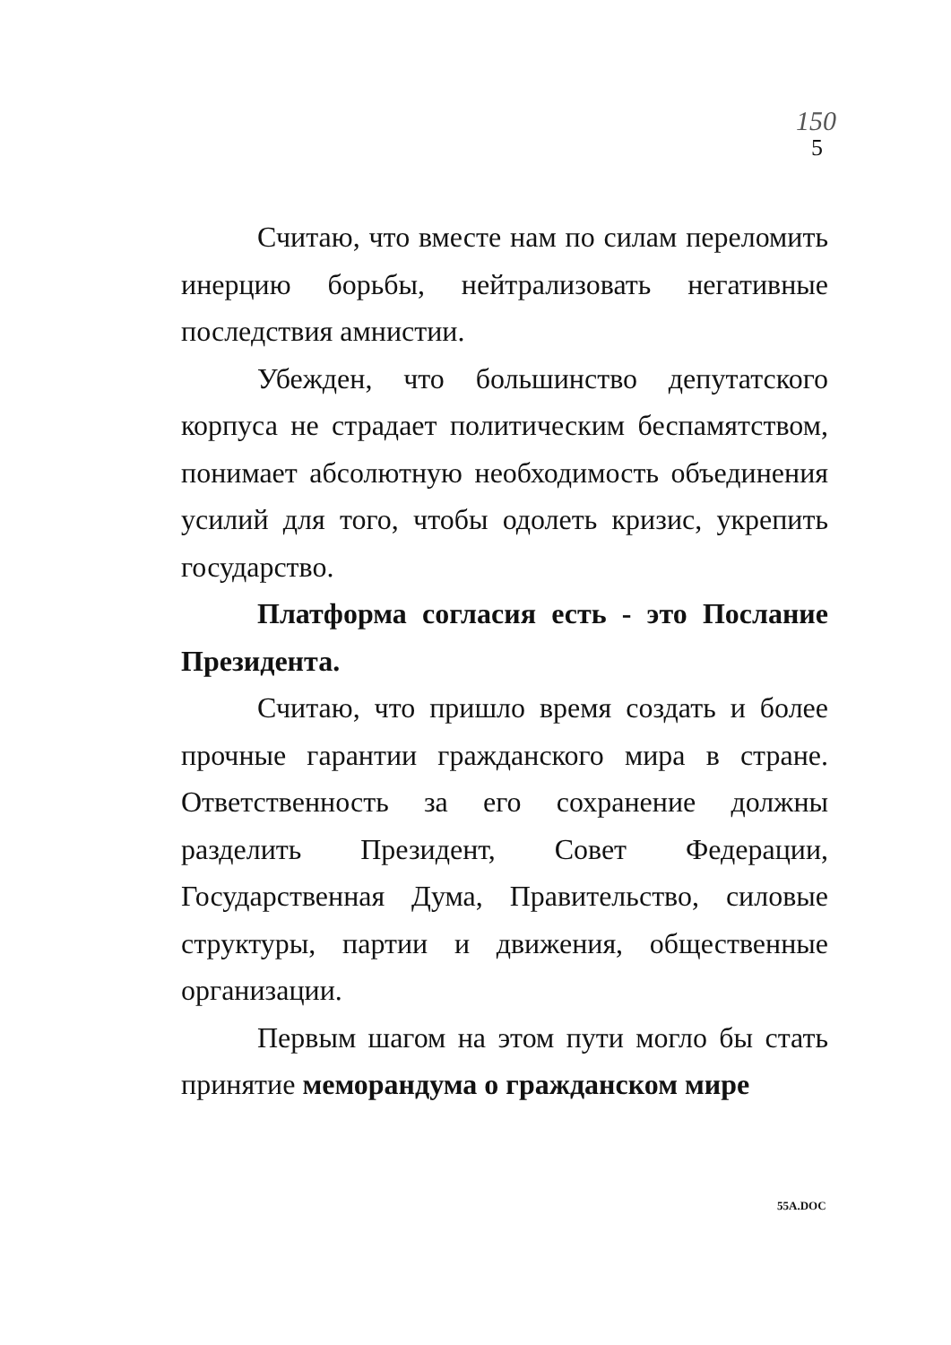150
5
Считаю, что вместе нам по силам переломить инерцию борьбы, нейтрализовать негативные последствия амнистии.
Убежден, что большинство депутатского корпуса не страдает политическим беспамятством, понимает абсолютную необходимость объединения усилий для того, чтобы одолеть кризис, укрепить государство.
Платформа согласия есть - это Послание Президента.
Считаю, что пришло время создать и более прочные гарантии гражданского мира в стране. Ответственность за его сохранение должны разделить Президент, Совет Федерации, Государственная Дума, Правительство, силовые структуры, партии и движения, общественные организации.
Первым шагом на этом пути могло бы стать принятие меморандума о гражданском мире
55A.DOC